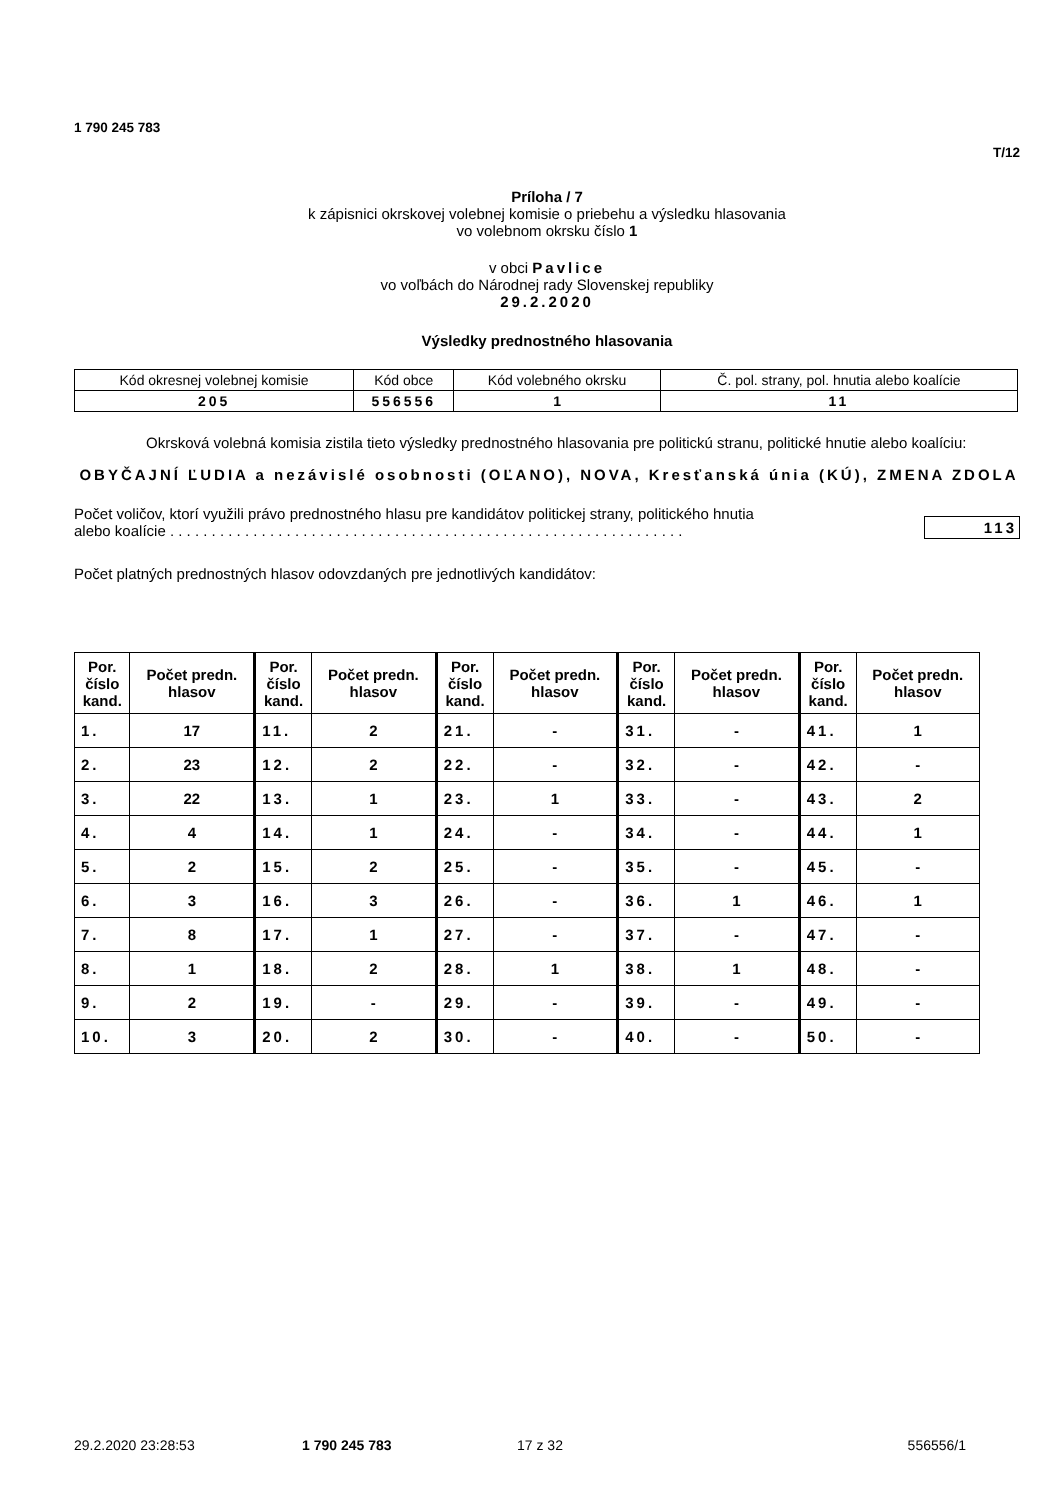1 790 245 783
T/12
Príloha / 7
k zápisnici okrskovej volebnej komisie o priebehu a výsledku hlasovania
vo volebnom okrsku číslo 1
v obci Pavlice
vo voľbách do Národnej rady Slovenskej republiky
29.2.2020
Výsledky prednostného hlasovania
| Kód okresnej volebnej komisie | Kód obce | Kód volebného okrsku | Č. pol. strany, pol. hnutia alebo koalície |
| 205 | 556556 | 1 | 11 |
Okrsková volebná komisia zistila tieto výsledky prednostného hlasovania pre politickú stranu, politické hnutie alebo koalíciu:
OBYČAJNÍ ĽUDIA a nezávislé osobnosti (OĽANO), NOVA, Kresťanská únia (KÚ), ZMENA ZDOLA
Počet voličov, ktorí využili právo prednostného hlasu pre kandidátov politickej strany, politického hnutia
alebo koalície . . . . . . . . . . . . . . . . . . . . . . . . . . . . . . . . . . . . . . . . . . . . . . . . . . . . . . . . . . . . . .
113
Počet platných prednostných hlasov odovzdaných pre jednotlivých kandidátov:
| Por. číslo kand. | Počet predn. hlasov | Por. číslo kand. | Počet predn. hlasov | Por. číslo kand. | Počet predn. hlasov | Por. číslo kand. | Počet predn. hlasov | Por. číslo kand. | Počet predn. hlasov |
| --- | --- | --- | --- | --- | --- | --- | --- | --- | --- |
| 1. | 17 | 11. | 2 | 21. | - | 31. | - | 41. | 1 |
| 2. | 23 | 12. | 2 | 22. | - | 32. | - | 42. | - |
| 3. | 22 | 13. | 1 | 23. | 1 | 33. | - | 43. | 2 |
| 4. | 4 | 14. | 1 | 24. | - | 34. | - | 44. | 1 |
| 5. | 2 | 15. | 2 | 25. | - | 35. | - | 45. | - |
| 6. | 3 | 16. | 3 | 26. | - | 36. | 1 | 46. | 1 |
| 7. | 8 | 17. | 1 | 27. | - | 37. | - | 47. | - |
| 8. | 1 | 18. | 2 | 28. | 1 | 38. | 1 | 48. | - |
| 9. | 2 | 19. | - | 29. | - | 39. | - | 49. | - |
| 10. | 3 | 20. | 2 | 30. | - | 40. | - | 50. | - |
29.2.2020 23:28:53 1 790 245 783 17 z 32 556556/1